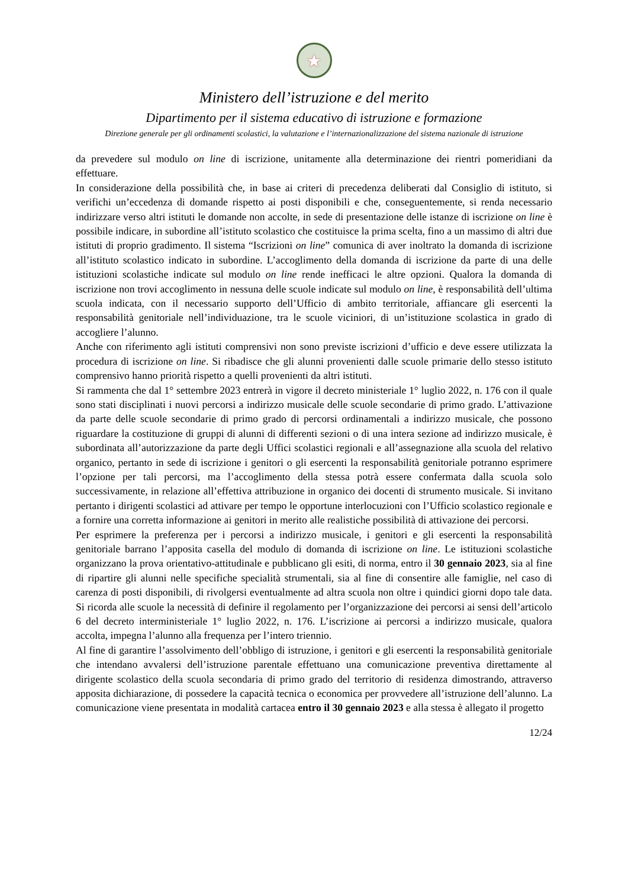★
Ministero dell’istruzione e del merito
Dipartimento per il sistema educativo di istruzione e formazione
Direzione generale per gli ordinamenti scolastici, la valutazione e l’internazionalizzazione del sistema nazionale di istruzione
da prevedere sul modulo on line di iscrizione, unitamente alla determinazione dei rientri pomeridiani da effettuare.
In considerazione della possibilità che, in base ai criteri di precedenza deliberati dal Consiglio di istituto, si verifichi un’eccedenza di domande rispetto ai posti disponibili e che, conseguentemente, si renda necessario indirizzare verso altri istituti le domande non accolte, in sede di presentazione delle istanze di iscrizione on line è possibile indicare, in subordine all’istituto scolastico che costituisce la prima scelta, fino a un massimo di altri due istituti di proprio gradimento. Il sistema “Iscrizioni on line” comunica di aver inoltrato la domanda di iscrizione all’istituto scolastico indicato in subordine. L’accoglimento della domanda di iscrizione da parte di una delle istituzioni scolastiche indicate sul modulo on line rende inefficaci le altre opzioni. Qualora la domanda di iscrizione non trovi accoglimento in nessuna delle scuole indicate sul modulo on line, è responsabilità dell’ultima scuola indicata, con il necessario supporto dell’Ufficio di ambito territoriale, affiancare gli esercenti la responsabilità genitoriale nell’individuazione, tra le scuole viciniori, di un’istituzione scolastica in grado di accogliere l’alunno.
Anche con riferimento agli istituti comprensivi non sono previste iscrizioni d’ufficio e deve essere utilizzata la procedura di iscrizione on line. Si ribadisce che gli alunni provenienti dalle scuole primarie dello stesso istituto comprensivo hanno priorità rispetto a quelli provenienti da altri istituti.
Si rammenta che dal 1° settembre 2023 entrerà in vigore il decreto ministeriale 1° luglio 2022, n. 176 con il quale sono stati disciplinati i nuovi percorsi a indirizzo musicale delle scuole secondarie di primo grado. L’attivazione da parte delle scuole secondarie di primo grado di percorsi ordinamentali a indirizzo musicale, che possono riguardare la costituzione di gruppi di alunni di differenti sezioni o di una intera sezione ad indirizzo musicale, è subordinata all’autorizzazione da parte degli Uffici scolastici regionali e all’assegnazione alla scuola del relativo organico, pertanto in sede di iscrizione i genitori o gli esercenti la responsabilità genitoriale potranno esprimere l’opzione per tali percorsi, ma l’accoglimento della stessa potrà essere confermata dalla scuola solo successivamente, in relazione all’effettiva attribuzione in organico dei docenti di strumento musicale. Si invitano pertanto i dirigenti scolastici ad attivare per tempo le opportune interlocuzioni con l’Ufficio scolastico regionale e a fornire una corretta informazione ai genitori in merito alle realistiche possibilità di attivazione dei percorsi.
Per esprimere la preferenza per i percorsi a indirizzo musicale, i genitori e gli esercenti la responsabilità genitoriale barrano l’apposita casella del modulo di domanda di iscrizione on line. Le istituzioni scolastiche organizzano la prova orientativo-attitudinale e pubblicano gli esiti, di norma, entro il 30 gennaio 2023, sia al fine di ripartire gli alunni nelle specifiche specialità strumentali, sia al fine di consentire alle famiglie, nel caso di carenza di posti disponibili, di rivolgersi eventualmente ad altra scuola non oltre i quindici giorni dopo tale data. Si ricorda alle scuole la necessità di definire il regolamento per l’organizzazione dei percorsi ai sensi dell’articolo 6 del decreto interministeriale 1° luglio 2022, n. 176. L’iscrizione ai percorsi a indirizzo musicale, qualora accolta, impegna l’alunno alla frequenza per l’intero triennio.
Al fine di garantire l’assolvimento dell’obbligo di istruzione, i genitori e gli esercenti la responsabilità genitoriale che intendano avvalersi dell’istruzione parentale effettuano una comunicazione preventiva direttamente al dirigente scolastico della scuola secondaria di primo grado del territorio di residenza dimostrando, attraverso apposita dichiarazione, di possedere la capacità tecnica o economica per provvedere all’istruzione dell’alunno. La comunicazione viene presentata in modalità cartacea entro il 30 gennaio 2023 e alla stessa è allegato il progetto
12/24